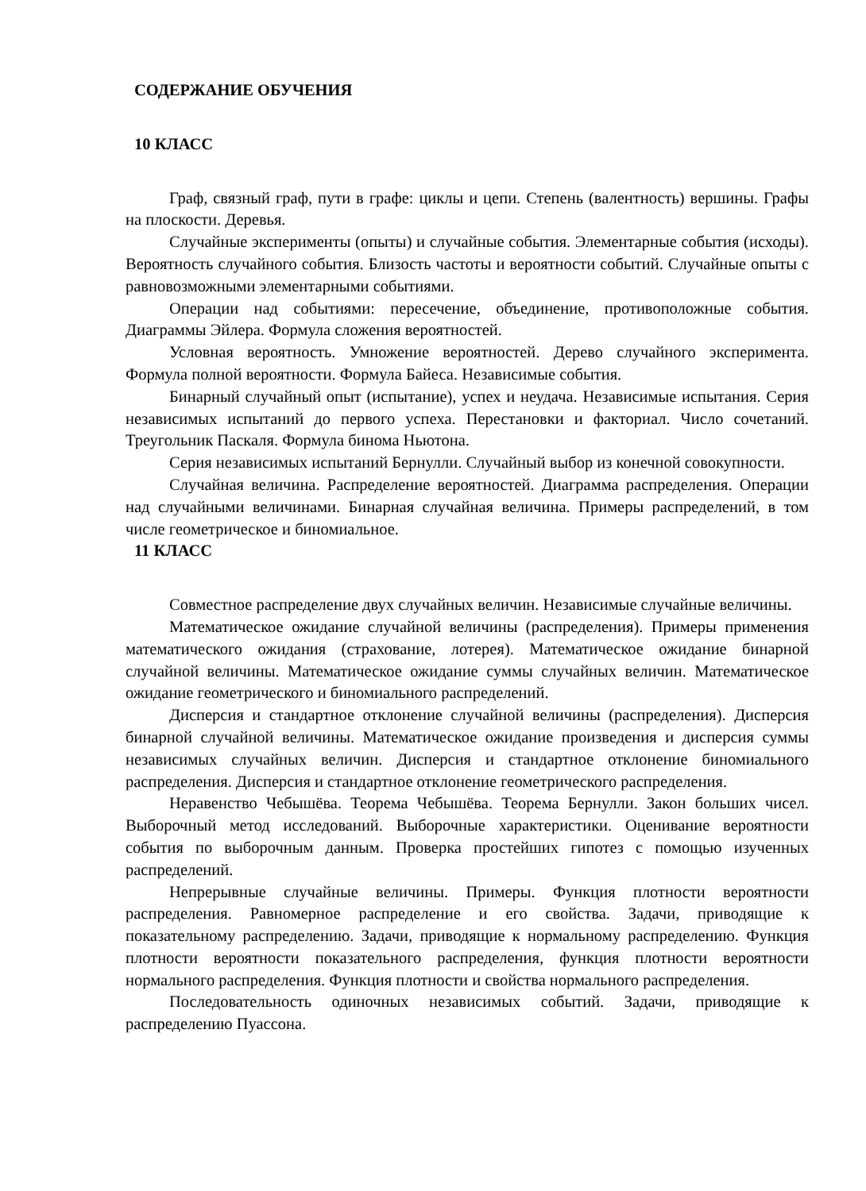СОДЕРЖАНИЕ ОБУЧЕНИЯ
10 КЛАСС
Граф, связный граф, пути в графе: циклы и цепи. Степень (валентность) вершины. Графы на плоскости. Деревья.
Случайные эксперименты (опыты) и случайные события. Элементарные события (исходы). Вероятность случайного события. Близость частоты и вероятности событий. Случайные опыты с равновозможными элементарными событиями.
Операции над событиями: пересечение, объединение, противоположные события. Диаграммы Эйлера. Формула сложения вероятностей.
Условная вероятность. Умножение вероятностей. Дерево случайного эксперимента. Формула полной вероятности. Формула Байеса. Независимые события.
Бинарный случайный опыт (испытание), успех и неудача. Независимые испытания. Серия независимых испытаний до первого успеха. Перестановки и факториал. Число сочетаний. Треугольник Паскаля. Формула бинома Ньютона.
Серия независимых испытаний Бернулли. Случайный выбор из конечной совокупности.
Случайная величина. Распределение вероятностей. Диаграмма распределения. Операции над случайными величинами. Бинарная случайная величина. Примеры распределений, в том числе геометрическое и биномиальное.
11 КЛАСС
Совместное распределение двух случайных величин. Независимые случайные величины.
Математическое ожидание случайной величины (распределения). Примеры применения математического ожидания (страхование, лотерея). Математическое ожидание бинарной случайной величины. Математическое ожидание суммы случайных величин. Математическое ожидание геометрического и биномиального распределений.
Дисперсия и стандартное отклонение случайной величины (распределения). Дисперсия бинарной случайной величины. Математическое ожидание произведения и дисперсия суммы независимых случайных величин. Дисперсия и стандартное отклонение биномиального распределения. Дисперсия и стандартное отклонение геометрического распределения.
Неравенство Чебышёва. Теорема Чебышёва. Теорема Бернулли. Закон больших чисел. Выборочный метод исследований. Выборочные характеристики. Оценивание вероятности события по выборочным данным. Проверка простейших гипотез с помощью изученных распределений.
Непрерывные случайные величины. Примеры. Функция плотности вероятности распределения. Равномерное распределение и его свойства. Задачи, приводящие к показательному распределению. Задачи, приводящие к нормальному распределению. Функция плотности вероятности показательного распределения, функция плотности вероятности нормального распределения. Функция плотности и свойства нормального распределения.
Последовательность одиночных независимых событий. Задачи, приводящие к распределению Пуассона.